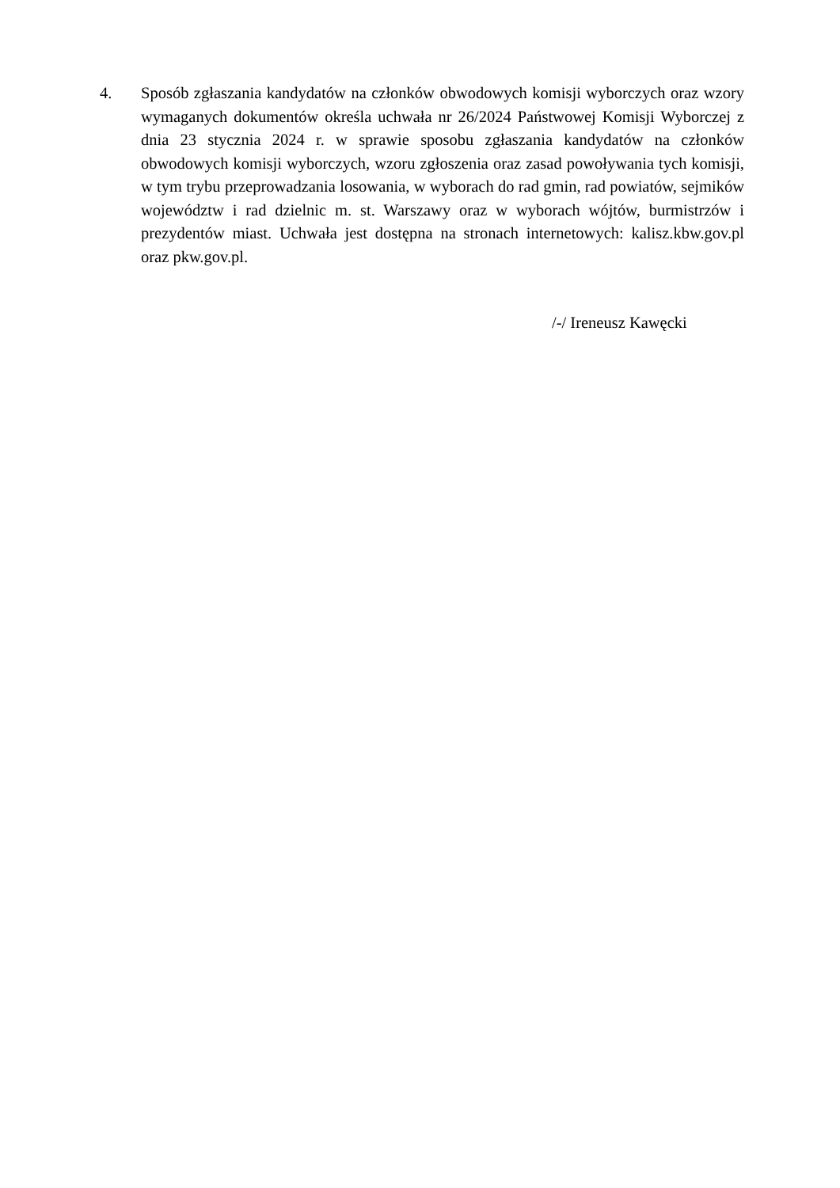4. Sposób zgłaszania kandydatów na członków obwodowych komisji wyborczych oraz wzory wymaganych dokumentów określa uchwała nr 26/2024 Państwowej Komisji Wyborczej z dnia 23 stycznia 2024 r. w sprawie sposobu zgłaszania kandydatów na członków obwodowych komisji wyborczych, wzoru zgłoszenia oraz zasad powoływania tych komisji, w tym trybu przeprowadzania losowania, w wyborach do rad gmin, rad powiatów, sejmików województw i rad dzielnic m. st. Warszawy oraz w wyborach wójtów, burmistrzów i prezydentów miast. Uchwała jest dostępna na stronach internetowych: kalisz.kbw.gov.pl oraz pkw.gov.pl.
/-/ Ireneusz Kawęcki